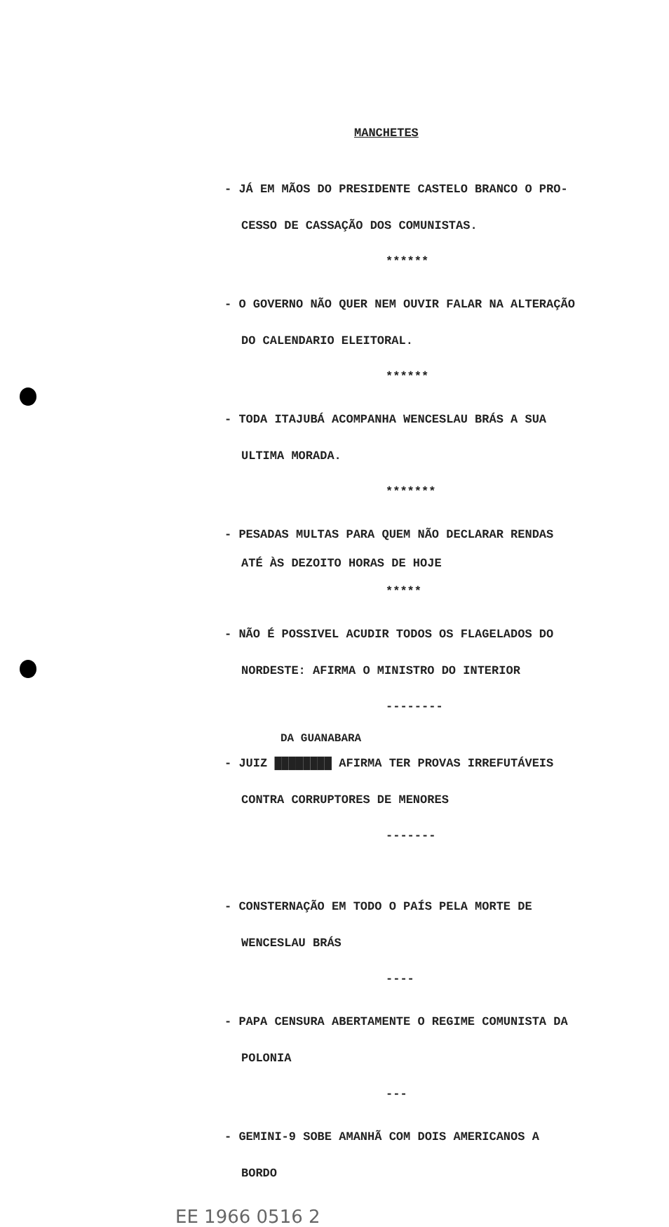MANCHETES
- JÁ EM MÃOS DO PRESIDENTE CASTELO BRANCO O PRO-
CESSO DE CASSAÇÃO DOS COMUNISTAS.
******
- O GOVERNO NÃO QUER NEM OUVIR FALAR NA ALTERAÇÃO
DO CALENDARIO ELEITORAL.
******
- TODA ITAJUBÁ ACOMPANHA WENCESLAU BRÁS A SUA
ULTIMA MORADA.
*******
- PESADAS MULTAS PARA QUEM NÃO DECLARAR RENDAS
ATÉ ÀS DEZOITO HORAS DE HOJE
*****
- NÃO É POSSIVEL ACUDIR TODOS OS FLAGELADOS DO
NORDESTE: AFIRMA O MINISTRO DO INTERIOR
--------
DA GUANABARA
- JUIZ ████████ AFIRMA TER PROVAS IRREFUTÁVEIS
CONTRA CORRUPTORES DE MENORES
-------
- CONSTERNAÇÃO EM TODO O PAÍS PELA MORTE DE
WENCESLAU BRÁS
----
- PAPA CENSURA ABERTAMENTE O REGIME COMUNISTA DA
POLONIA
---
- GEMINI-9 SOBE AMANHÃ COM DOIS AMERICANOS A
BORDO
EE 1966 0516 2